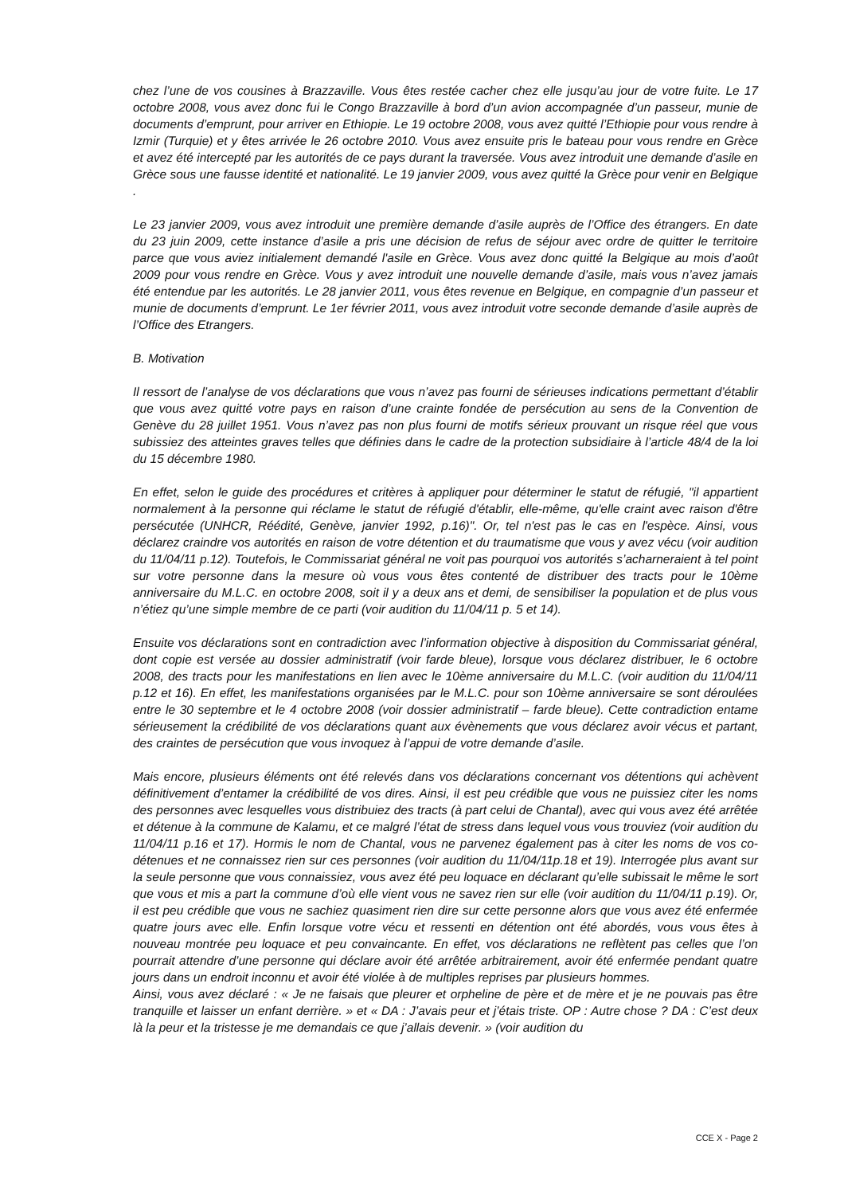chez l’une de vos cousines à Brazzaville. Vous êtes restée cacher chez elle jusqu’au jour de votre fuite. Le 17 octobre 2008, vous avez donc fui le Congo Brazzaville à bord d’un avion accompagnée d’un passeur, munie de documents d’emprunt, pour arriver en Ethiopie. Le 19 octobre 2008, vous avez quitté l’Ethiopie pour vous rendre à Izmir (Turquie) et y êtes arrivée le 26 octobre 2010. Vous avez ensuite pris le bateau pour vous rendre en Grèce et avez été intercepté par les autorités de ce pays durant la traversée. Vous avez introduit une demande d’asile en Grèce sous une fausse identité et nationalité. Le 19 janvier 2009, vous avez quitté la Grèce pour venir en Belgique .
Le 23 janvier 2009, vous avez introduit une première demande d’asile auprès de l’Office des étrangers. En date du 23 juin 2009, cette instance d’asile a pris une décision de refus de séjour avec ordre de quitter le territoire parce que vous aviez initialement demandé l'asile en Grèce. Vous avez donc quitté la Belgique au mois d’août 2009 pour vous rendre en Grèce. Vous y avez introduit une nouvelle demande d’asile, mais vous n’avez jamais été entendue par les autorités. Le 28 janvier 2011, vous êtes revenue en Belgique, en compagnie d’un passeur et munie de documents d’emprunt. Le 1er février 2011, vous avez introduit votre seconde demande d’asile auprès de l’Office des Etrangers.
B. Motivation
Il ressort de l’analyse de vos déclarations que vous n’avez pas fourni de sérieuses indications permettant d’établir que vous avez quitté votre pays en raison d’une crainte fondée de persécution au sens de la Convention de Genève du 28 juillet 1951. Vous n’avez pas non plus fourni de motifs sérieux prouvant un risque réel que vous subissiez des atteintes graves telles que définies dans le cadre de la protection subsidiaire à l’article 48/4 de la loi du 15 décembre 1980.
En effet, selon le guide des procédures et critères à appliquer pour déterminer le statut de réfugié, "il appartient normalement à la personne qui réclame le statut de réfugié d'établir, elle-même, qu'elle craint avec raison d'être persécutée (UNHCR, Réédité, Genève, janvier 1992, p.16)". Or, tel n'est pas le cas en l'espèce. Ainsi, vous déclarez craindre vos autorités en raison de votre détention et du traumatisme que vous y avez vécu (voir audition du 11/04/11 p.12). Toutefois, le Commissariat général ne voit pas pourquoi vos autorités s’acharneraient à tel point sur votre personne dans la mesure où vous vous êtes contenté de distribuer des tracts pour le 10ème anniversaire du M.L.C. en octobre 2008, soit il y a deux ans et demi, de sensibiliser la population et de plus vous n’étiez qu’une simple membre de ce parti (voir audition du 11/04/11 p. 5 et 14).
Ensuite vos déclarations sont en contradiction avec l’information objective à disposition du Commissariat général, dont copie est versée au dossier administratif (voir farde bleue), lorsque vous déclarez distribuer, le 6 octobre 2008, des tracts pour les manifestations en lien avec le 10ème anniversaire du M.L.C. (voir audition du 11/04/11 p.12 et 16). En effet, les manifestations organisées par le M.L.C. pour son 10ème anniversaire se sont déroulées entre le 30 septembre et le 4 octobre 2008 (voir dossier administratif – farde bleue). Cette contradiction entame sérieusement la crédibilité de vos déclarations quant aux évènements que vous déclarez avoir vécus et partant, des craintes de persécution que vous invoquez à l’appui de votre demande d’asile.
Mais encore, plusieurs éléments ont été relevés dans vos déclarations concernant vos détentions qui achèvent définitivement d’entamer la crédibilité de vos dires. Ainsi, il est peu crédible que vous ne puissiez citer les noms des personnes avec lesquelles vous distribuiez des tracts (à part celui de Chantal), avec qui vous avez été arrêtée et détenue à la commune de Kalamu, et ce malgré l’état de stress dans lequel vous vous trouviez (voir audition du 11/04/11 p.16 et 17). Hormis le nom de Chantal, vous ne parvenez également pas à citer les noms de vos co-détenues et ne connaissez rien sur ces personnes (voir audition du 11/04/11p.18 et 19). Interrogée plus avant sur la seule personne que vous connaissiez, vous avez été peu loquace en déclarant qu’elle subissait le même le sort que vous et mis a part la commune d’où elle vient vous ne savez rien sur elle (voir audition du 11/04/11 p.19). Or, il est peu crédible que vous ne sachiez quasiment rien dire sur cette personne alors que vous avez été enfermée quatre jours avec elle. Enfin lorsque votre vécu et ressenti en détention ont été abordés, vous vous êtes à nouveau montrée peu loquace et peu convaincante. En effet, vos déclarations ne reflètent pas celles que l’on pourrait attendre d’une personne qui déclare avoir été arrêtée arbitrairement, avoir été enfermée pendant quatre jours dans un endroit inconnu et avoir été violée à de multiples reprises par plusieurs hommes.
Ainsi, vous avez déclaré : « Je ne faisais que pleurer et orpheline de père et de mère et je ne pouvais pas être tranquille et laisser un enfant derrière. » et « DA : J’avais peur et j’étais triste. OP : Autre chose ? DA : C’est deux là la peur et la tristesse je me demandais ce que j’allais devenir. » (voir audition du
CCE X - Page 2